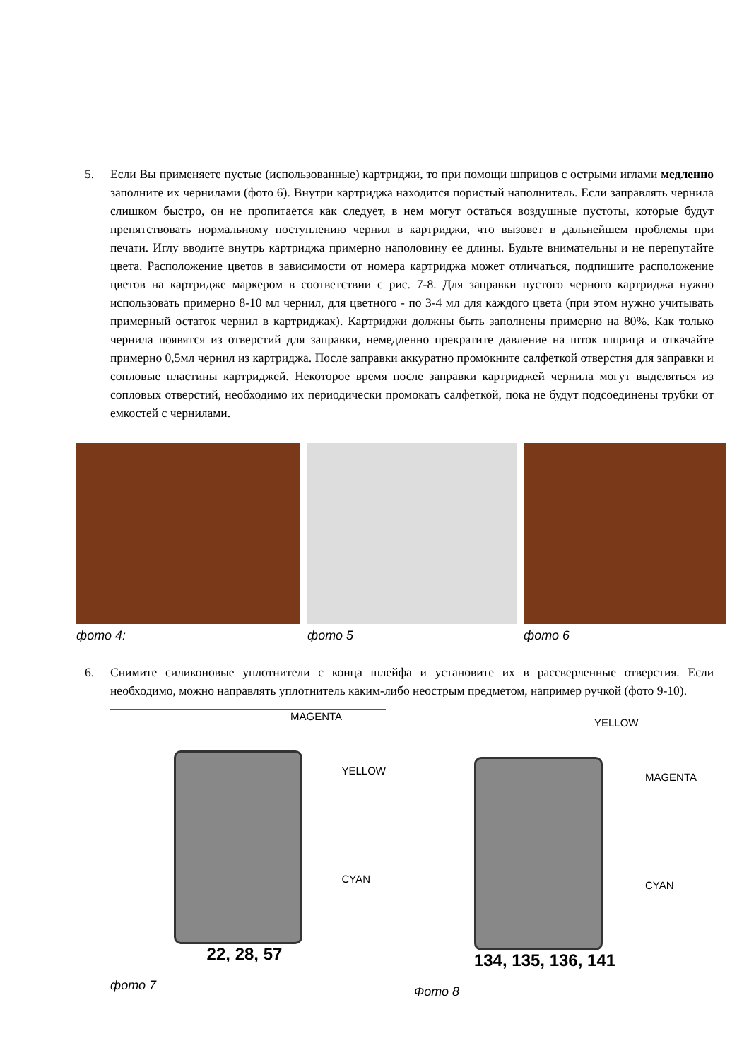5. Если Вы применяете пустые (использованные) картриджи, то при помощи шприцов с острыми иглами медленно заполните их чернилами (фото 6). Внутри картриджа находится пористый наполнитель. Если заправлять чернила слишком быстро, он не пропитается как следует, в нем могут остаться воздушные пустоты, которые будут препятствовать нормальному поступлению чернил в картриджи, что вызовет в дальнейшем проблемы при печати. Иглу вводите внутрь картриджа примерно наполовину ее длины. Будьте внимательны и не перепутайте цвета. Расположение цветов в зависимости от номера картриджа может отличаться, подпишите расположение цветов на картридже маркером в соответствии с рис. 7-8. Для заправки пустого черного картриджа нужно использовать примерно 8-10 мл чернил, для цветного - по 3-4 мл для каждого цвета (при этом нужно учитывать примерный остаток чернил в картриджах). Картриджи должны быть заполнены примерно на 80%. Как только чернила появятся из отверстий для заправки, немедленно прекратите давление на шток шприца и откачайте примерно 0,5мл чернил из картриджа. После заправки аккуратно промокните салфеткой отверстия для заправки и сопловые пластины картриджей. Некоторое время после заправки картриджей чернила могут выделяться из сопловых отверстий, необходимо их периодически промокать салфеткой, пока не будут подсоединены трубки от емкостей с чернилами.
фото 4: фото 5 фото 6
6. Снимите силиконовые уплотнители с конца шлейфа и установите их в рассверленные отверстия. Если необходимо, можно направлять уплотнитель каким-либо неострым предметом, например ручкой (фото 9-10).
MAGENTA
YELLOW
CYAN
22, 28, 57
фото 7
YELLOW
MAGENTA
CYAN
134, 135, 136, 141
Фото 8